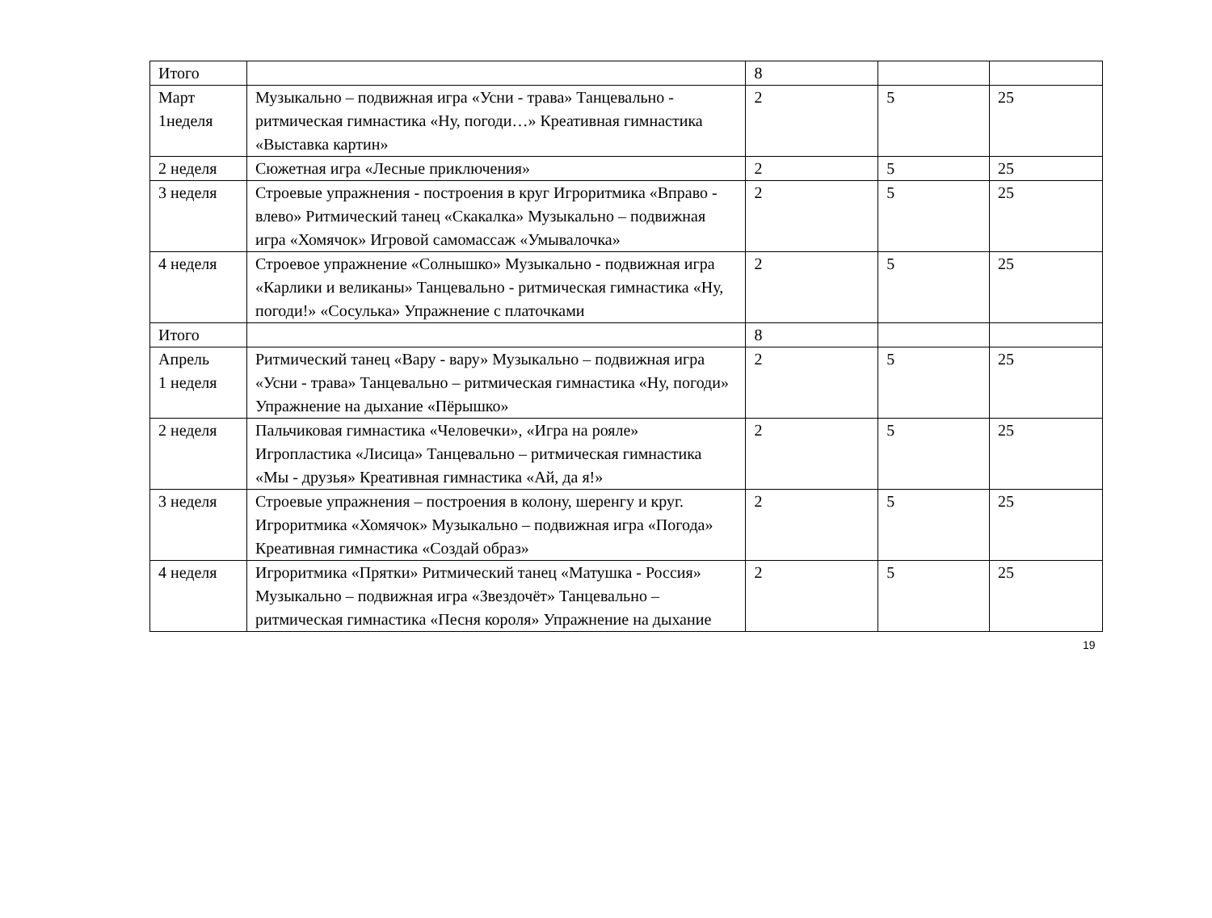| Итого | | 8 | | |
| Март 1неделя | Музыкально – подвижная игра «Усни - трава» Танцевально - ритмическая гимнастика «Ну, погоди…» Креативная гимнастика «Выставка картин» | 2 | 5 | 25 |
| 2 неделя | Сюжетная игра «Лесные приключения» | 2 | 5 | 25 |
| 3 неделя | Строевые упражнения - построения в круг Игроритмика «Вправо - влево» Ритмический танец «Скакалка» Музыкально – подвижная игра «Хомячок» Игровой самомассаж «Умывалочка» | 2 | 5 | 25 |
| 4 неделя | Строевое упражнение «Солнышко» Музыкально - подвижная игра «Карлики и великаны» Танцевально - ритмическая гимнастика «Ну, погоди!» «Сосулька» Упражнение с платочками | 2 | 5 | 25 |
| Итого | | 8 | | |
| Апрель 1 неделя | Ритмический танец «Вару - вару» Музыкально – подвижная игра «Усни - трава» Танцевально – ритмическая гимнастика «Ну, погоди» Упражнение на дыхание «Пёрышко» | 2 | 5 | 25 |
| 2 неделя | Пальчиковая гимнастика «Человечки», «Игра на рояле» Игропластика «Лисица» Танцевально – ритмическая гимнастика «Мы - друзья» Креативная гимнастика «Ай, да я!» | 2 | 5 | 25 |
| 3 неделя | Строевые упражнения – построения в колону, шеренгу и круг. Игроритмика «Хомячок» Музыкально – подвижная игра «Погода» Креативная гимнастика «Создай образ» | 2 | 5 | 25 |
| 4 неделя | Игроритмика «Прятки» Ритмический танец «Матушка - Россия» Музыкально – подвижная игра «Звездочёт» Танцевально – ритмическая гимнастика «Песня короля» Упражнение на дыхание | 2 | 5 | 25 |
19